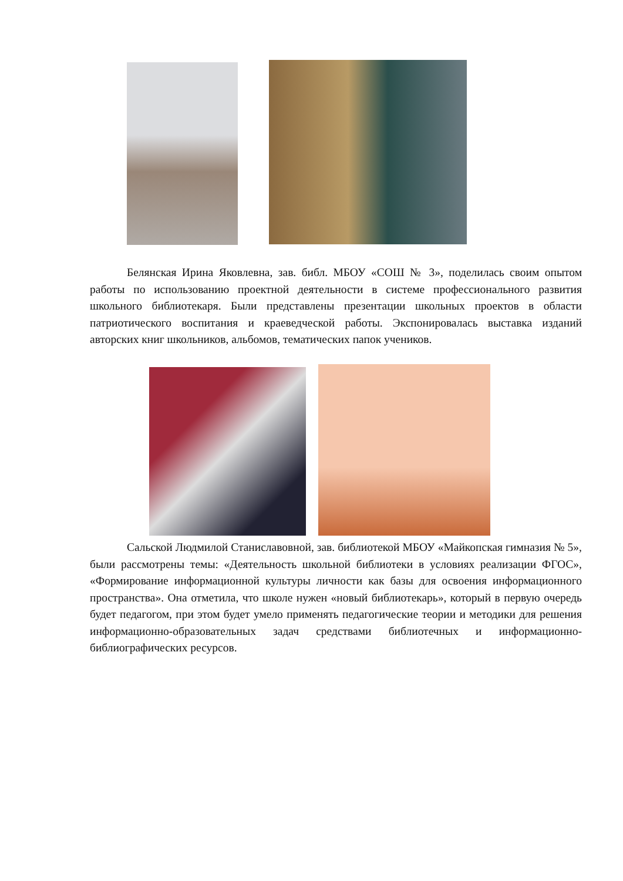Белянская Ирина Яковлевна, зав. библ. МБОУ «СОШ № 3», поделилась своим опытом работы по использованию проектной деятельности в системе профессионального развития школьного библиотекаря. Были представлены презентации школьных проектов в области патриотического воспитания и краеведческой работы. Экспонировалась выставка изданий авторских книг школьников, альбомов, тематических папок учеников.
Сальской Людмилой Станиславовной, зав. библиотекой МБОУ «Майкопская гимназия № 5», были рассмотрены темы: «Деятельность школьной библиотеки в условиях реализации ФГОС», «Формирование информационной культуры личности как базы для освоения информационного пространства». Она отметила, что школе нужен «новый библиотекарь», который в первую очередь будет педагогом, при этом будет умело применять педагогические теории и методики для решения информационно-образовательных задач средствами библиотечных и информационно-библиографических ресурсов.